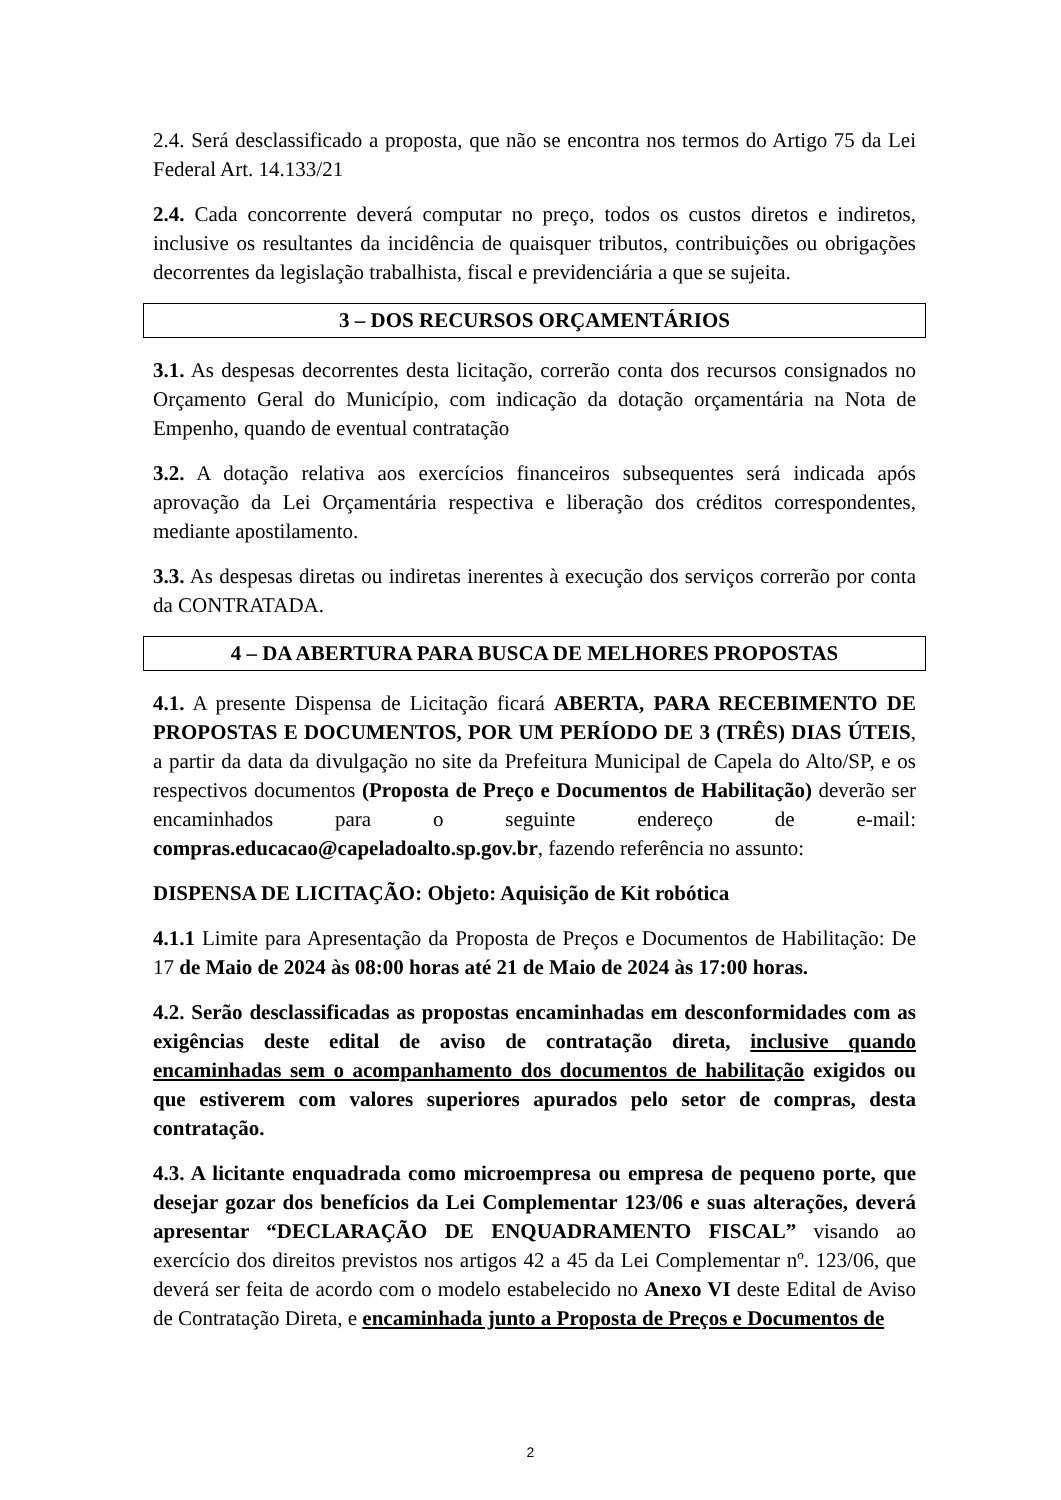2.4. Será desclassificado a proposta, que não se encontra nos termos do Artigo 75 da Lei Federal Art. 14.133/21
2.4. Cada concorrente deverá computar no preço, todos os custos diretos e indiretos, inclusive os resultantes da incidência de quaisquer tributos, contribuições ou obrigações decorrentes da legislação trabalhista, fiscal e previdenciária a que se sujeita.
3 – DOS RECURSOS ORÇAMENTÁRIOS
3.1. As despesas decorrentes desta licitação, correrão conta dos recursos consignados no Orçamento Geral do Município, com indicação da dotação orçamentária na Nota de Empenho, quando de eventual contratação
3.2. A dotação relativa aos exercícios financeiros subsequentes será indicada após aprovação da Lei Orçamentária respectiva e liberação dos créditos correspondentes, mediante apostilamento.
3.3. As despesas diretas ou indiretas inerentes à execução dos serviços correrão por conta da CONTRATADA.
4 – DA ABERTURA PARA BUSCA DE MELHORES PROPOSTAS
4.1. A presente Dispensa de Licitação ficará ABERTA, PARA RECEBIMENTO DE PROPOSTAS E DOCUMENTOS, POR UM PERÍODO DE 3 (TRÊS) DIAS ÚTEIS, a partir da data da divulgação no site da Prefeitura Municipal de Capela do Alto/SP, e os respectivos documentos (Proposta de Preço e Documentos de Habilitação) deverão ser encaminhados para o seguinte endereço de e-mail: compras.educacao@capeladoalto.sp.gov.br, fazendo referência no assunto:
DISPENSA DE LICITAÇÃO: Objeto: Aquisição de Kit robótica
4.1.1 Limite para Apresentação da Proposta de Preços e Documentos de Habilitação: De 17 de Maio de 2024 às 08:00 horas até 21 de Maio de 2024 às 17:00 horas.
4.2. Serão desclassificadas as propostas encaminhadas em desconformidades com as exigências deste edital de aviso de contratação direta, inclusive quando encaminhadas sem o acompanhamento dos documentos de habilitação exigidos ou que estiverem com valores superiores apurados pelo setor de compras, desta contratação.
4.3. A licitante enquadrada como microempresa ou empresa de pequeno porte, que desejar gozar dos benefícios da Lei Complementar 123/06 e suas alterações, deverá apresentar “DECLARAÇÃO DE ENQUADRAMENTO FISCAL” visando ao exercício dos direitos previstos nos artigos 42 a 45 da Lei Complementar nº. 123/06, que deverá ser feita de acordo com o modelo estabelecido no Anexo VI deste Edital de Aviso de Contratação Direta, e encaminhada junto a Proposta de Preços e Documentos de
2